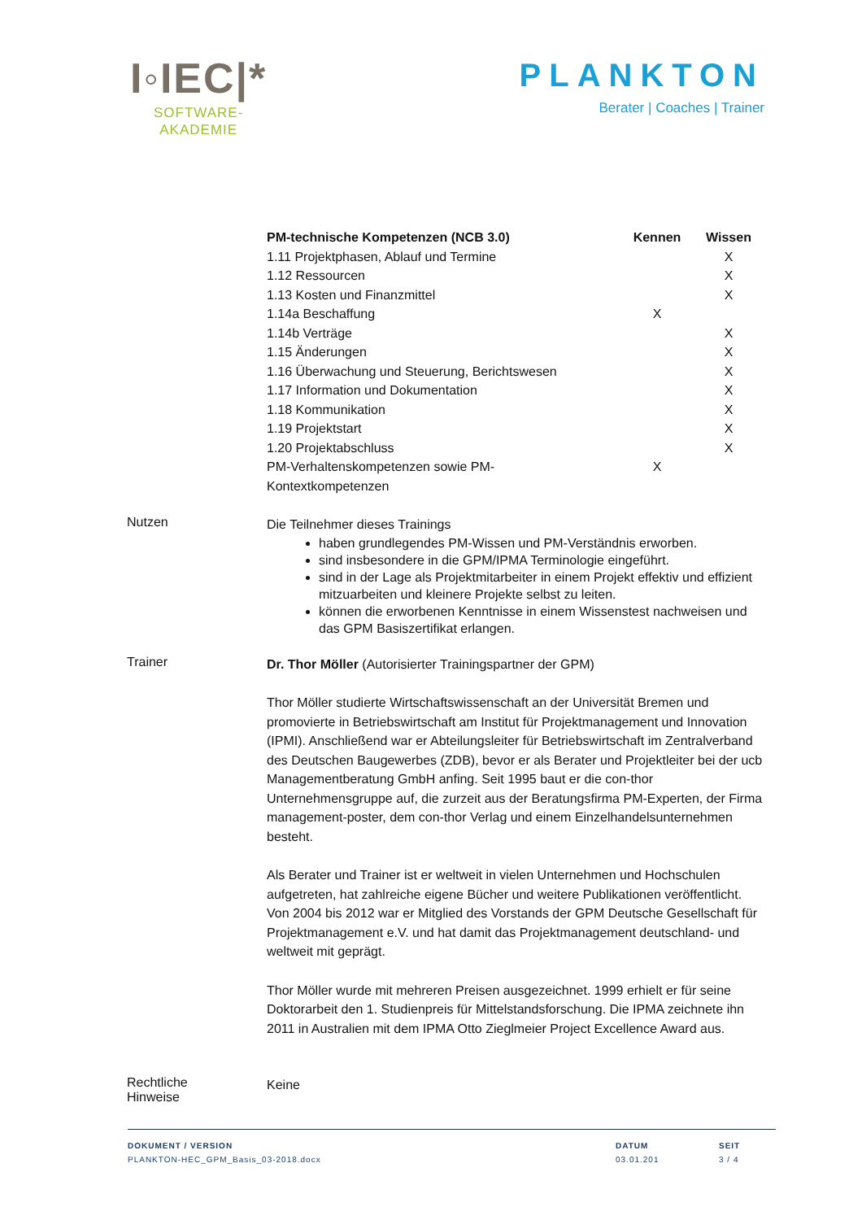I◦IEC|*
SOFTWARE-
AKADEMIE
PLANKTON
Berater | Coaches | Trainer
| PM-technische Kompetenzen (NCB 3.0) | Kennen | Wissen |
| --- | --- | --- |
| 1.11 Projektphasen, Ablauf und Termine | | X |
| 1.12 Ressourcen | | X |
| 1.13 Kosten und Finanzmittel | | X |
| 1.14a Beschaffung | X | |
| 1.14b Verträge | | X |
| 1.15 Änderungen | | X |
| 1.16 Überwachung und Steuerung, Berichtswesen | | X |
| 1.17 Information und Dokumentation | | X |
| 1.18 Kommunikation | | X |
| 1.19 Projektstart | | X |
| 1.20 Projektabschluss | | X |
| PM-Verhaltenskompetenzen sowie PM- Kontextkompetenzen | X | |
Nutzen
Die Teilnehmer dieses Trainings
haben grundlegendes PM-Wissen und PM-Verständnis erworben.
sind insbesondere in die GPM/IPMA Terminologie eingeführt.
sind in der Lage als Projektmitarbeiter in einem Projekt effektiv und effizient mitzuarbeiten und kleinere Projekte selbst zu leiten.
können die erworbenen Kenntnisse in einem Wissenstest nachweisen und das GPM Basiszertifikat erlangen.
Trainer
Dr. Thor Möller (Autorisierter Trainingspartner der GPM)
Thor Möller studierte Wirtschaftswissenschaft an der Universität Bremen und promovierte in Betriebswirtschaft am Institut für Projektmanagement und Innovation (IPMI). Anschließend war er Abteilungsleiter für Betriebswirtschaft im Zentralverband des Deutschen Baugewerbes (ZDB), bevor er als Berater und Projektleiter bei der ucb Managementberatung GmbH anfing. Seit 1995 baut er die con-thor Unternehmensgruppe auf, die zurzeit aus der Beratungsfirma PM-Experten, der Firma management-poster, dem con-thor Verlag und einem Einzelhandelsunternehmen besteht.
Als Berater und Trainer ist er weltweit in vielen Unternehmen und Hochschulen aufgetreten, hat zahlreiche eigene Bücher und weitere Publikationen veröffentlicht. Von 2004 bis 2012 war er Mitglied des Vorstands der GPM Deutsche Gesellschaft für Projektmanagement e.V. und hat damit das Projektmanagement deutschland- und weltweit mit geprägt.
Thor Möller wurde mit mehreren Preisen ausgezeichnet. 1999 erhielt er für seine Doktorarbeit den 1. Studienpreis für Mittelstandsforschung. Die IPMA zeichnete ihn 2011 in Australien mit dem IPMA Otto Zieglmeier Project Excellence Award aus.
Rechtliche
Hinweise
Keine
DOKUMENT / VERSION
PLANKTON-HEC_GPM_Basis_03-2018.docx
DATUM
03.01.201
SEIT
3 / 4